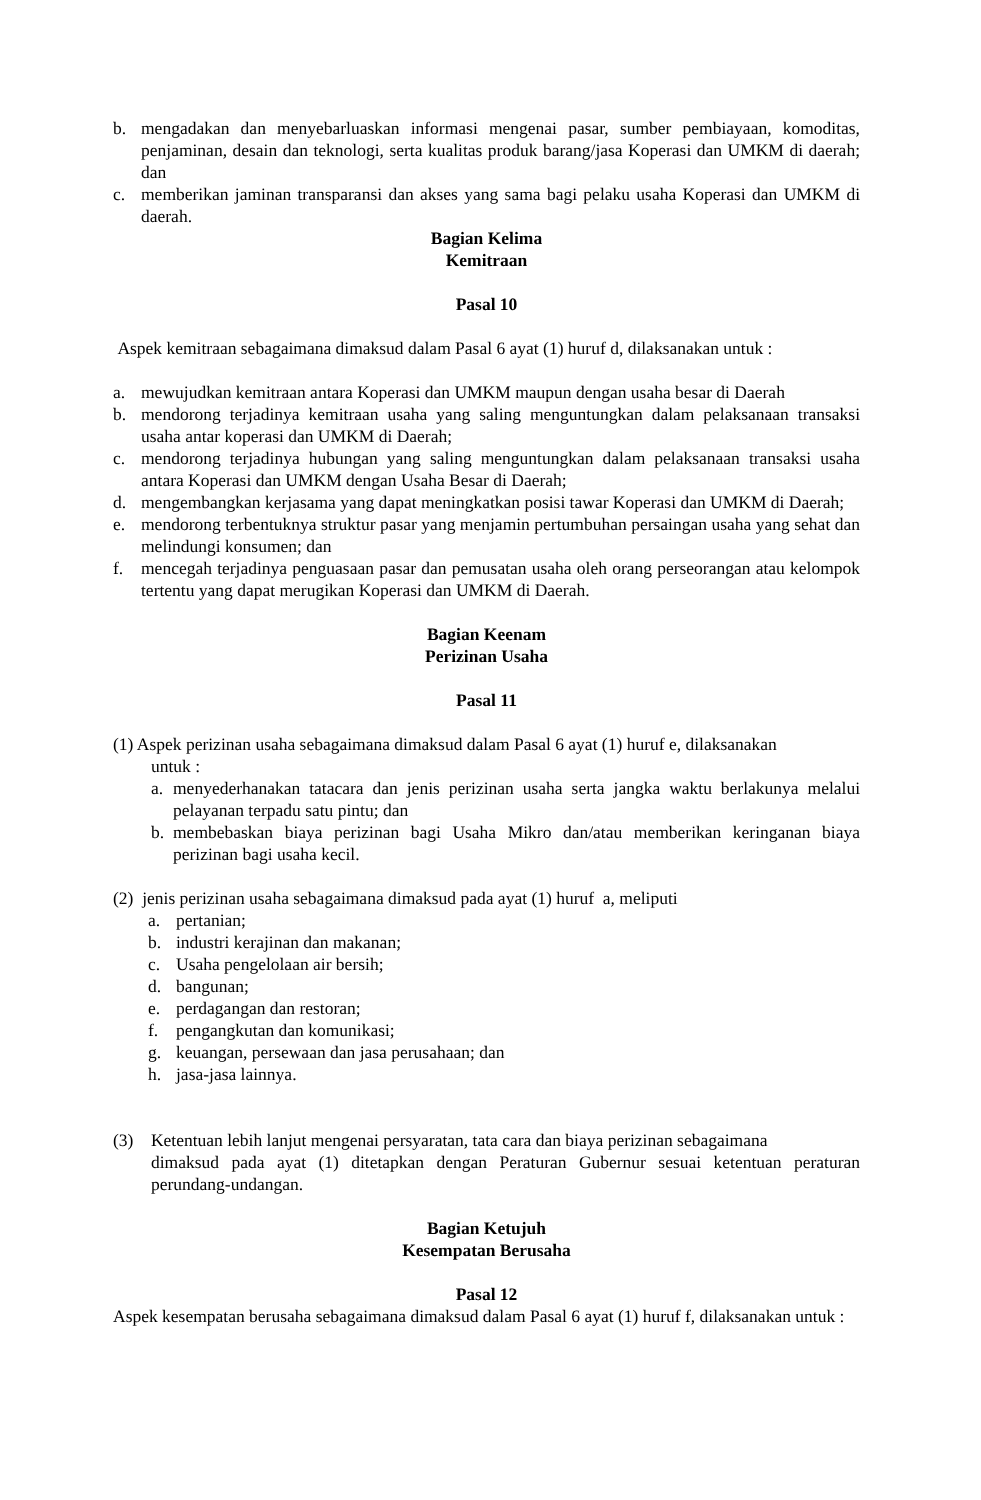b. mengadakan dan menyebarluaskan informasi mengenai pasar, sumber pembiayaan, komoditas, penjaminan, desain dan teknologi, serta kualitas produk barang/jasa Koperasi dan UMKM di daerah; dan
c. memberikan jaminan transparansi dan akses yang sama bagi pelaku usaha Koperasi dan UMKM di daerah.
Bagian Kelima
Kemitraan
Pasal 10
Aspek kemitraan sebagaimana dimaksud dalam Pasal 6 ayat (1) huruf d, dilaksanakan untuk :
a. mewujudkan kemitraan antara Koperasi dan UMKM maupun dengan usaha besar di Daerah
b. mendorong terjadinya kemitraan usaha yang saling menguntungkan dalam pelaksanaan transaksi usaha antar koperasi dan UMKM di Daerah;
c. mendorong terjadinya hubungan yang saling menguntungkan dalam pelaksanaan transaksi usaha antara Koperasi dan UMKM dengan Usaha Besar di Daerah;
d. mengembangkan kerjasama yang dapat meningkatkan posisi tawar Koperasi dan UMKM di Daerah;
e. mendorong terbentuknya struktur pasar yang menjamin pertumbuhan persaingan usaha yang sehat dan melindungi konsumen; dan
f. mencegah terjadinya penguasaan pasar dan pemusatan usaha oleh orang perseorangan atau kelompok tertentu yang dapat merugikan Koperasi dan UMKM di Daerah.
Bagian Keenam
Perizinan Usaha
Pasal 11
(1) Aspek perizinan usaha sebagaimana dimaksud dalam Pasal 6 ayat (1) huruf e, dilaksanakan
untuk :
a. menyederhanakan tatacara dan jenis perizinan usaha serta jangka waktu berlakunya melalui pelayanan terpadu satu pintu; dan
b. membebaskan biaya perizinan bagi Usaha Mikro dan/atau memberikan keringanan biaya perizinan bagi usaha kecil.
(2) jenis perizinan usaha sebagaimana dimaksud pada ayat (1) huruf a, meliputi
a. pertanian;
b. industri kerajinan dan makanan;
c. Usaha pengelolaan air bersih;
d. bangunan;
e. perdagangan dan restoran;
f. pengangkutan dan komunikasi;
g. keuangan, persewaan dan jasa perusahaan; dan
h. jasa-jasa lainnya.
(3) Ketentuan lebih lanjut mengenai persyaratan, tata cara dan biaya perizinan sebagaimana
dimaksud pada ayat (1) ditetapkan dengan Peraturan Gubernur sesuai ketentuan peraturan perundang-undangan.
Bagian Ketujuh
Kesempatan Berusaha
Pasal 12
Aspek kesempatan berusaha sebagaimana dimaksud dalam Pasal 6 ayat (1) huruf f, dilaksanakan untuk :